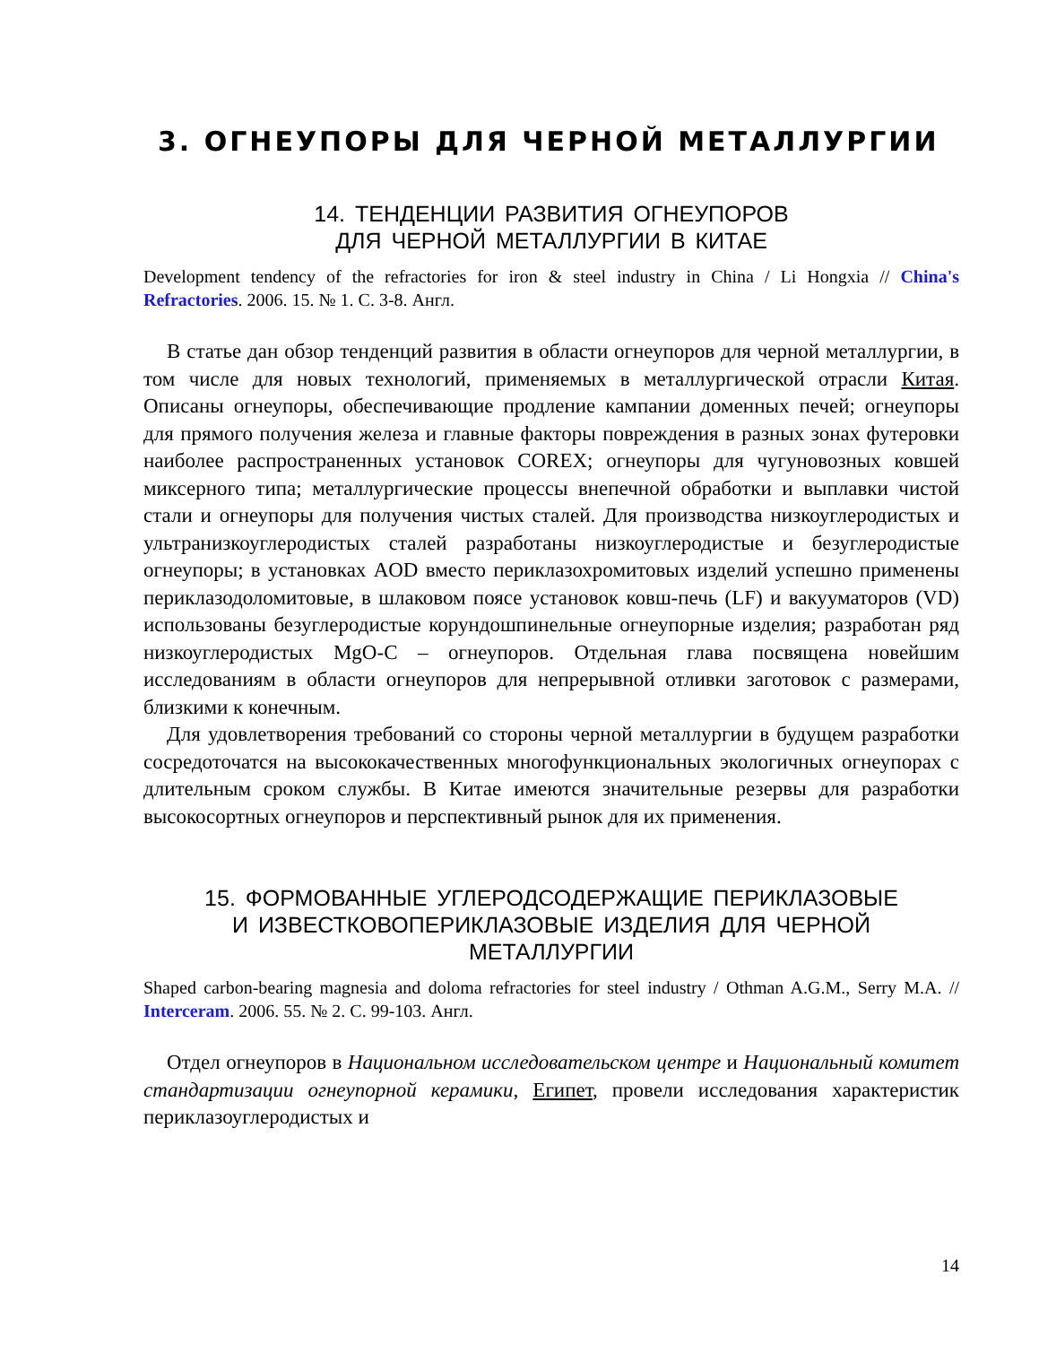3. ОГНЕУПОРЫ ДЛЯ ЧЕРНОЙ МЕТАЛЛУРГИИ
14. ТЕНДЕНЦИИ РАЗВИТИЯ ОГНЕУПОРОВ
ДЛЯ ЧЕРНОЙ МЕТАЛЛУРГИИ В КИТАЕ
Development tendency of the refractories for iron & steel industry in China / Li Hongxia // China's Refractories. 2006. 15. № 1. С. 3-8. Англ.
В статье дан обзор тенденций развития в области огнеупоров для черной металлургии, в том числе для новых технологий, применяемых в металлургической отрасли Китая. Описаны огнеупоры, обеспечивающие продление кампании доменных печей; огнеупоры для прямого получения железа и главные факторы повреждения в разных зонах футеровки наиболее распространенных установок COREX; огнеупоры для чугуновозных ковшей миксерного типа; металлургические процессы внепечной обработки и выплавки чистой стали и огнеупоры для получения чистых сталей. Для производства низкоуглеродистых и ультранизкоуглеродистых сталей разработаны низкоуглеродистые и безуглеродистые огнеупоры; в установках AOD вместо периклазохромитовых изделий успешно применены периклазодоломитовые, в шлаковом поясе установок ковш-печь (LF) и вакууматоров (VD) использованы безуглеродистые корундошпинельные огнеупорные изделия; разработан ряд низкоуглеродистых MgO-C – огнеупоров. Отдельная глава посвящена новейшим исследованиям в области огнеупоров для непрерывной отливки заготовок с размерами, близкими к конечным.
Для удовлетворения требований со стороны черной металлургии в будущем разработки сосредоточатся на высококачественных многофункциональных экологичных огнеупорах с длительным сроком службы. В Китае имеются значительные резервы для разработки высокосортных огнеупоров и перспективный рынок для их применения.
15. ФОРМОВАННЫЕ УГЛЕРОДСОДЕРЖАЩИЕ ПЕРИКЛАЗОВЫЕ
И ИЗВЕСТКОВОПЕРИКЛАЗОВЫЕ ИЗДЕЛИЯ ДЛЯ ЧЕРНОЙ
МЕТАЛЛУРГИИ
Shaped carbon-bearing magnesia and doloma refractories for steel industry / Othman A.G.M., Serry M.A. // Interceram. 2006. 55. № 2. С. 99-103. Англ.
Отдел огнеупоров в Национальном исследовательском центре и Национальный комитет стандартизации огнеупорной керамики, Египет, провели исследования характеристик периклазоуглеродистых и
14